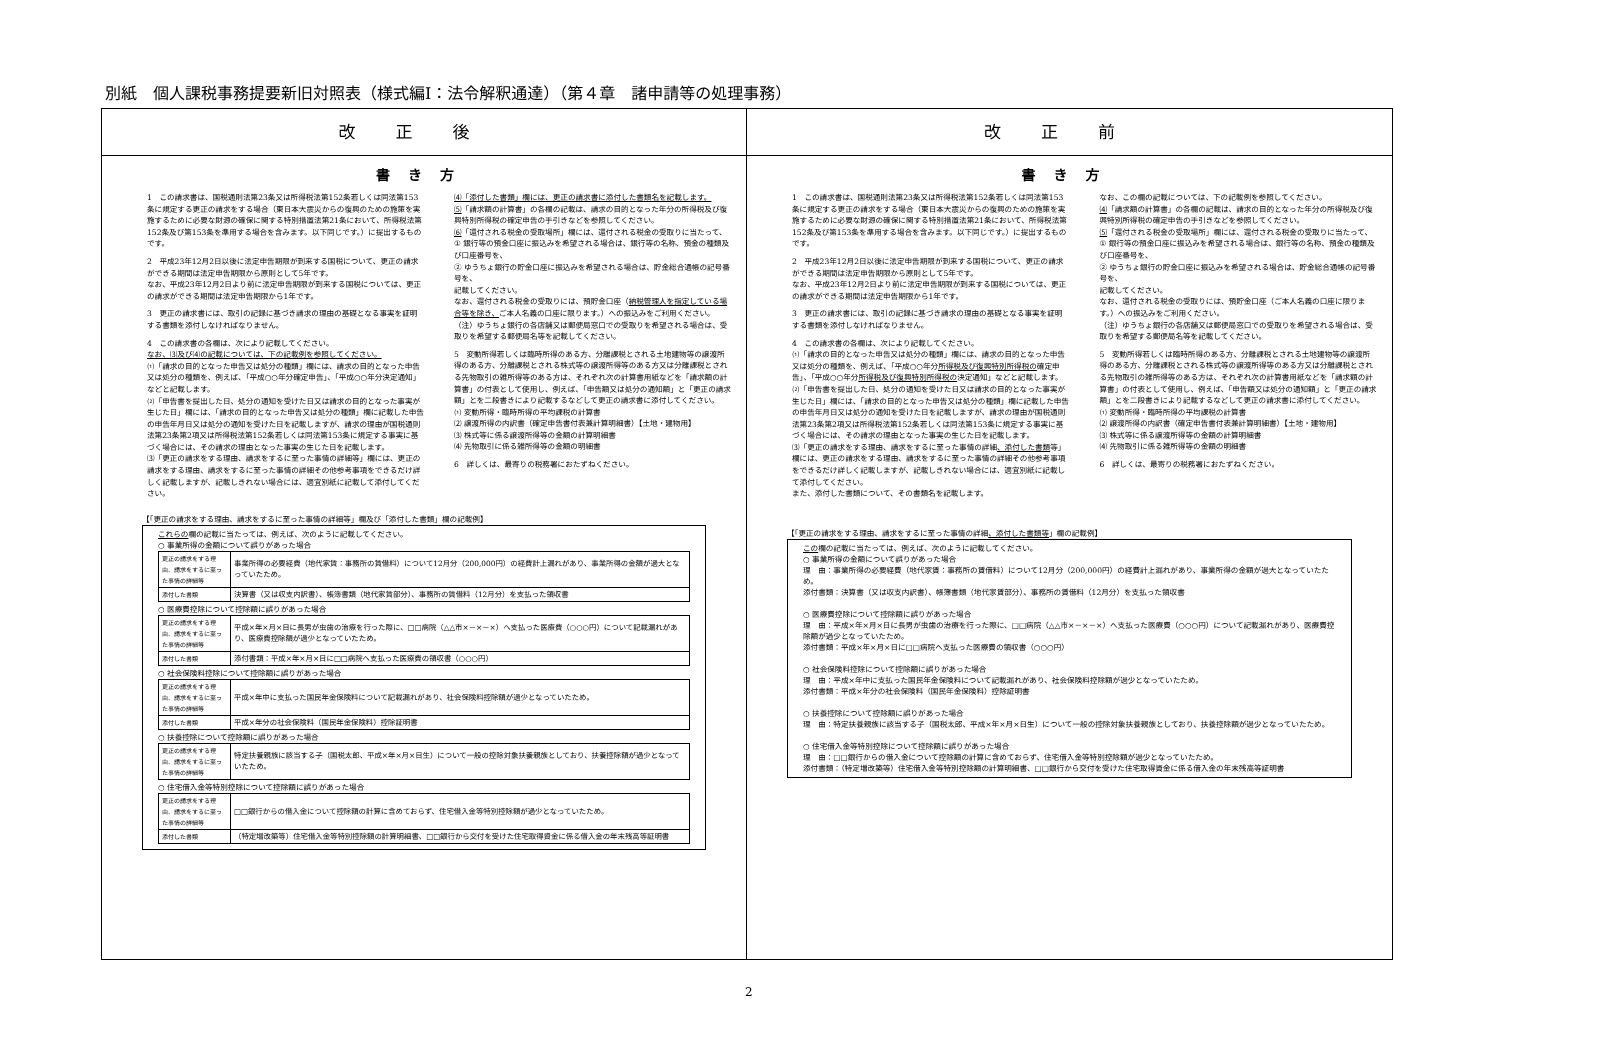別紙　個人課税事務提要新旧対照表（様式編Ⅰ：法令解釈通達）（第４章　諸申請等の処理事務）
改正後
書き方
1　この請求書は、国税通則法第23条又は所得税法第152条若しくは同法第153条に規定する更正の請求をする場合（東日本大震災からの復興のための施策を実施するために必要な財源の確保に関する特別措置法第21条において、所得税法第152条及び第153条を準用する場合を含みます。以下同じです。）に提出するものです。
2　平成23年12月2日以後に法定申告期限が到来する国税について、更正の請求ができる期間は法定申告期限から原則として5年です。
なお、平成23年12月2日より前に法定申告期限が到来する国税については、更正の請求ができる期間は法定申告期限から1年です。
3　更正の請求書には、取引の記録に基づき請求の理由の基礎となる事実を証明する書類を添付しなければなりません。
4　この請求書の各欄は、次により記載してください。
なお、⑶及び⑷の記載については、下の記載例を参照してください。
⑴「請求の目的となった申告又は処分の種類」欄には、請求の目的となった申告又は処分の種類を、例えば、「平成○○年分確定申告」、「平成○○年分決定通知」などと記載します。
⑵「申告書を提出した日、処分の通知を受けた日又は請求の目的となった事実が生じた日」欄には、「請求の目的となった申告又は処分の種類」欄に記載した申告の申告年月日又は処分の通知を受けた日を記載しますが、請求の理由が国税通則法第23条第2項又は所得税法第152条若しくは同法第153条に規定する事実に基づく場合には、その請求の理由となった事実の生じた日を記載します。
⑶「更正の請求をする理由、請求をするに至った事情の詳細等」欄には、更正の請求をする理由、請求をするに至った事情の詳細その他参考事項をできるだけ詳しく記載しますが、記載しきれない場合には、適宜別紙に記載して添付してください。
⑷「添付した書類」欄には、更正の請求書に添付した書類名を記載します。
⑸「請求額の計算書」の各欄の記載は、請求の目的となった年分の所得税及び復興特別所得税の確定申告の手引きなどを参照してください。
⑹「還付される税金の受取場所」欄には、還付される税金の受取りに当たって、
① 銀行等の預金口座に振込みを希望される場合は、銀行等の名称、預金の種類及び口座番号を、
② ゆうちょ銀行の貯金口座に振込みを希望される場合は、貯金総合通帳の記号番号を、
記載してください。
なお、還付される税金の受取りには、預貯金口座（納税管理人を指定している場合等を除き、ご本人名義の口座に限ります。）への振込みをご利用ください。
（注）ゆうちょ銀行の各店舗又は郵便局窓口での受取りを希望される場合は、受取りを希望する郵便局名等を記載してください。
5　変動所得若しくは臨時所得のある方、分離課税とされる土地建物等の譲渡所得のある方、分離課税とされる株式等の譲渡所得等のある方又は分離課税とされる先物取引の雑所得等のある方は、それぞれ次の計算書用紙などを「請求額の計算書」の付表として使用し、例えば、「申告額又は処分の通知額」と「更正の請求額」とを二段書きにより記載するなどして更正の請求書に添付してください。
⑴ 変動所得・臨時所得の平均課税の計算書
⑵ 譲渡所得の内訳書（確定申告書付表兼計算明細書）【土地・建物用】
⑶ 株式等に係る譲渡所得等の金額の計算明細書
⑷ 先物取引に係る雑所得等の金額の明細書
6　詳しくは、最寄りの税務署におたずねください。
【「更正の請求をする理由、請求をするに至った事情の詳細等」欄及び「添付した書類」欄の記載例】
これらの欄の記載に当たっては、例えば、次のように記載してください。
○ 事業所得の金額について誤りがあった場合
| 更正の請求をする理由、請求をするに至った事情の詳細等 | 事業所得の必要経費（地代家賃：事務所の賃借料）について12月分（200,000円）の経費計上漏れがあり、事業所得の金額が過大となっていたため。 |
| 添付した書類 | 決算書（又は収支内訳書）、帳簿書類（地代家賃部分）、事務所の賃借料（12月分）を支払った領収書 |
○ 医療費控除について控除額に誤りがあった場合
| 更正の請求をする理由、請求をするに至った事情の詳細等 | 平成×年×月×日に長男が虫歯の治療を行った際に、□□病院（△△市×－×－×）へ支払った医療費（○○○円）について記載漏れがあり、医療費控除額が過少となっていたため。 |
| 添付した書類 | 添付書類：平成×年×月×日に□□病院へ支払った医療費の領収書（○○○円） |
○ 社会保険料控除について控除額に誤りがあった場合
| 更正の請求をする理由、請求をするに至った事情の詳細等 | 平成×年中に支払った国民年金保険料について記載漏れがあり、社会保険料控除額が過少となっていたため。 |
| 添付した書類 | 平成×年分の社会保険料（国民年金保険料）控除証明書 |
○ 扶養控除について控除額に誤りがあった場合
| 更正の請求をする理由、請求をするに至った事情の詳細等 | 特定扶養親族に該当する子（国税太郎、平成×年×月×日生）について一般の控除対象扶養親族としており、扶養控除額が過少となっていたため。 |
○ 住宅借入金等特別控除について控除額に誤りがあった場合
| 更正の請求をする理由、請求をするに至った事情の詳細等 | □□銀行からの借入金について控除額の計算に含めておらず、住宅借入金等特別控除額が過少となっていたため。 |
| 添付した書類 | （特定増改築等）住宅借入金等特別控除額の計算明細書、□□銀行から交付を受けた住宅取得資金に係る借入金の年末残高等証明書 |
改正前
書き方
1　この請求書は、国税通則法第23条又は所得税法第152条若しくは同法第153条に規定する更正の請求をする場合（東日本大震災からの復興のための施策を実施するために必要な財源の確保に関する特別措置法第21条において、所得税法第152条及び第153条を準用する場合を含みます。以下同じです。）に提出するものです。
2　平成23年12月2日以後に法定申告期限が到来する国税について、更正の請求ができる期間は法定申告期限から原則として5年です。
なお、平成23年12月2日より前に法定申告期限が到来する国税については、更正の請求ができる期間は法定申告期限から1年です。
3　更正の請求書には、取引の記録に基づき請求の理由の基礎となる事実を証明する書類を添付しなければなりません。
4　この請求書の各欄は、次により記載してください。
⑴「請求の目的となった申告又は処分の種類」欄には、請求の目的となった申告又は処分の種類を、例えば、「平成○○年分所得税及び復興特別所得税の確定申告」、「平成○○年分所得税及び復興特別所得税の決定通知」などと記載します。
⑵「申告書を提出した日、処分の通知を受けた日又は請求の目的となった事実が生じた日」欄には、「請求の目的となった申告又は処分の種類」欄に記載した申告の申告年月日又は処分の通知を受けた日を記載しますが、請求の理由が国税通則法第23条第2項又は所得税法第152条若しくは同法第153条に規定する事実に基づく場合には、その請求の理由となった事実の生じた日を記載します。
⑶「更正の請求をする理由、請求をするに至った事情の詳細、添付した書類等」欄には、更正の請求をする理由、請求をするに至った事情の詳細その他参考事項をできるだけ詳しく記載しますが、記載しきれない場合には、適宜別紙に記載して添付してください。
また、添付した書類について、その書類名を記載します。
なお、この欄の記載については、下の記載例を参照してください。
⑷「請求額の計算書」の各欄の記載は、請求の目的となった年分の所得税及び復興特別所得税の確定申告の手引きなどを参照してください。
⑸「還付される税金の受取場所」欄には、還付される税金の受取りに当たって、
① 銀行等の預金口座に振込みを希望される場合は、銀行等の名称、預金の種類及び口座番号を、
② ゆうちょ銀行の貯金口座に振込みを希望される場合は、貯金総合通帳の記号番号を、
記載してください。
なお、還付される税金の受取りには、預貯金口座（ご本人名義の口座に限ります。）への振込みをご利用ください。
（注）ゆうちょ銀行の各店舗又は郵便局窓口での受取りを希望される場合は、受取りを希望する郵便局名等を記載してください。
5　変動所得若しくは臨時所得のある方、分離課税とされる土地建物等の譲渡所得のある方、分離課税とされる株式等の譲渡所得等のある方又は分離課税とされる先物取引の雑所得等のある方は、それぞれ次の計算書用紙などを「請求額の計算書」の付表として使用し、例えば、「申告額又は処分の通知額」と「更正の請求額」とを二段書きにより記載するなどして更正の請求書に添付してください。
⑴ 変動所得・臨時所得の平均課税の計算書
⑵ 譲渡所得の内訳書（確定申告書付表兼計算明細書）【土地・建物用】
⑶ 株式等に係る譲渡所得等の金額の計算明細書
⑷ 先物取引に係る雑所得等の金額の明細書
6　詳しくは、最寄りの税務署におたずねください。
【「更正の請求をする理由、請求をするに至った事情の詳細、添付した書類等」欄の記載例】
この欄の記載に当たっては、例えば、次のように記載してください。
○ 事業所得の金額について誤りがあった場合
理　由：事業所得の必要経費（地代家賃：事務所の賃借料）について12月分（200,000円）の経費計上漏れがあり、事業所得の金額が過大となっていたため。
添付書類：決算書（又は収支内訳書）、帳簿書類（地代家賃部分）、事務所の賃借料（12月分）を支払った領収書
○ 医療費控除について控除額に誤りがあった場合
理　由：平成×年×月×日に長男が虫歯の治療を行った際に、□□病院（△△市×－×－×）へ支払った医療費（○○○円）について記載漏れがあり、医療費控除額が過少となっていたため。
添付書類：平成×年×月×日に□□病院へ支払った医療費の領収書（○○○円）
○ 社会保険料控除について控除額に誤りがあった場合
理　由：平成×年中に支払った国民年金保険料について記載漏れがあり、社会保険料控除額が過少となっていたため。
添付書類：平成×年分の社会保険料（国民年金保険料）控除証明書
○ 扶養控除について控除額に誤りがあった場合
理　由：特定扶養親族に該当する子（国税太郎、平成×年×月×日生）について一般の控除対象扶養親族としており、扶養控除額が過少となっていたため。
○ 住宅借入金等特別控除について控除額に誤りがあった場合
理　由：□□銀行からの借入金について控除額の計算に含めておらず、住宅借入金等特別控除額が過少となっていたため。
添付書類：（特定増改築等）住宅借入金等特別控除額の計算明細書、□□銀行から交付を受けた住宅取得資金に係る借入金の年末残高等証明書
2